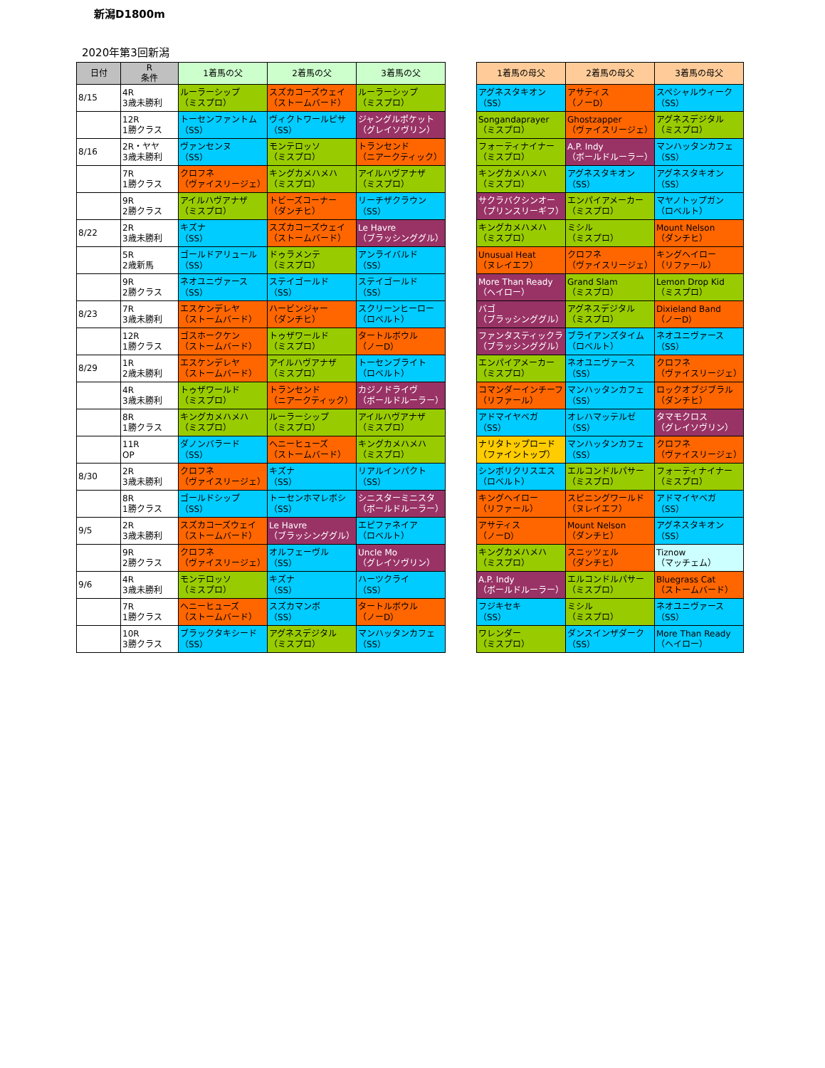新潟D1800m
2020年第3回新潟
| 日付 | R 条件 | 1着馬の父 | 2着馬の父 | 3着馬の父 | | 1着馬の母父 | 2着馬の母父 | 3着馬の母父 |
| --- | --- | --- | --- | --- | --- | --- | --- | --- |
| 8/15 | 4R 3歳未勝利 | ルーラーシップ （ミスプロ） | スズカコーズウェイ （ストームバード） | ルーラーシップ （ミスプロ） | | アグネスタキオン （SS） | アサティス （ノーD） | スペシャルウィーク （SS） |
| | 12R 1勝クラス | トーセンファントム （SS） | ヴィクトワールピサ （SS） | ジャングルポケット （グレイソヴリン） | | Songandaprayer （ミスプロ） | Ghostzapper （ヴァイスリージェ） | アグネスデジタル （ミスプロ） |
| 8/16 | 2R・ヤヤ 3歳未勝利 | ヴァンセンヌ （SS） | モンテロッソ （ミスプロ） | トランセンド （ニアークティック） | | フォーティナイナー （ミスプロ） | A.P. Indy （ボールドルーラー） | マンハッタンカフェ （SS） |
| | 7R 1勝クラス | クロフネ （ヴァイスリージェ） | キングカメハメハ （ミスプロ） | アイルハヴアナザ （ミスプロ） | | キングカメハメハ （ミスプロ） | アグネスタキオン （SS） | アグネスタキオン （SS） |
| | 9R 2勝クラス | アイルハヴアナザ （ミスプロ） | トビーズコーナー （ダンチヒ） | リーチザクラウン （SS） | | サクラバクシンオー （プリンスリーギフ） | エンパイアメーカー （ミスプロ） | マヤノトップガン （ロベルト） |
| 8/22 | 2R 3歳未勝利 | キズナ （SS） | スズカコーズウェイ （ストームバード） | Le Havre （ブラッシンググル） | | キングカメハメハ （ミスプロ） | ミシル （ミスプロ） | Mount Nelson （ダンチヒ） |
| | 5R 2歳新馬 | ゴールドアリュール （SS） | ドゥラメンテ （ミスプロ） | アンライバルド （SS） | | Unusual Heat （ヌレイエフ） | クロフネ （ヴァイスリージェ） | キングヘイロー （リファール） |
| | 9R 2勝クラス | ネオユニヴァース （SS） | ステイゴールド （SS） | ステイゴールド （SS） | | More Than Ready （ヘイロー） | Grand Slam （ミスプロ） | Lemon Drop Kid （ミスプロ） |
| 8/23 | 7R 3歳未勝利 | エスケンデレヤ （ストームバード） | ハービンジャー （ダンチヒ） | スクリーンヒーロー （ロベルト） | | バゴ （ブラッシンググル） | アグネスデジタル （ミスプロ） | Dixieland Band （ノーD） |
| | 12R 1勝クラス | ゴスホークケン （ストームバード） | トゥザワールド （ミスプロ） | タートルボウル （ノーD） | | ファンタスティックラ （ブラッシンググル） | ブライアンズタイム （ロベルト） | ネオユニヴァース （SS） |
| 8/29 | 1R 2歳未勝利 | エスケンデレヤ （ストームバード） | アイルハヴアナザ （ミスプロ） | トーセンブライト （ロベルト） | | エンパイアメーカー （ミスプロ） | ネオユニヴァース （SS） | クロフネ （ヴァイスリージェ） |
| | 4R 3歳未勝利 | トゥザワールド （ミスプロ） | トランセンド （ニアークティック） | カジノドライヴ （ボールドルーラー） | | コマンダーインチーフ （リファール） | マンハッタンカフェ （SS） | ロックオブジブラル （ダンチヒ） |
| | 8R 1勝クラス | キングカメハメハ （ミスプロ） | ルーラーシップ （ミスプロ） | アイルハヴアナザ （ミスプロ） | | アドマイヤベガ （SS） | オレハマッテルゼ （SS） | タマモクロス （グレイソヴリン） |
| | 11R OP | ダノンバラード （SS） | ヘニーヒューズ （ストームバード） | キングカメハメハ （ミスプロ） | | ナリタトップロード （ファイントップ） | マンハッタンカフェ （SS） | クロフネ （ヴァイスリージェ） |
| 8/30 | 2R 3歳未勝利 | クロフネ （ヴァイスリージェ） | キズナ （SS） | リアルインパクト （SS） | | シンボリクリスエス （ロベルト） | エルコンドルパサー （ミスプロ） | フォーティナイナー （ミスプロ） |
| | 8R 1勝クラス | ゴールドシップ （SS） | トーセンホマレボシ （SS） | シニスターミニスタ （ボールドルーラー） | | キングヘイロー （リファール） | スピニングワールド （ヌレイエフ） | アドマイヤベガ （SS） |
| 9/5 | 2R 3歳未勝利 | スズカコーズウェイ （ストームバード） | Le Havre （ブラッシンググル） | エピファネイア （ロベルト） | | アサティス （ノーD） | Mount Nelson （ダンチヒ） | アグネスタキオン （SS） |
| | 9R 2勝クラス | クロフネ （ヴァイスリージェ） | オルフェーヴル （SS） | Uncle Mo （グレイソヴリン） | | キングカメハメハ （ミスプロ） | スニッツェル （ダンチヒ） | Tiznow （マッチェム） |
| 9/6 | 4R 3歳未勝利 | モンテロッソ （ミスプロ） | キズナ （SS） | ハーツクライ （SS） | | A.P. Indy （ボールドルーラー） | エルコンドルパサー （ミスプロ） | Bluegrass Cat （ストームバード） |
| | 7R 1勝クラス | ヘニーヒューズ （ストームバード） | スズカマンボ （SS） | タートルボウル （ノーD） | | フジキセキ （SS） | ミシル （ミスプロ） | ネオユニヴァース （SS） |
| | 10R 3勝クラス | ブラックタキシード （SS） | アグネスデジタル （ミスプロ） | マンハッタンカフェ （SS） | | ワレンダー （ミスプロ） | ダンスインザダーク （SS） | More Than Ready （ヘイロー） |